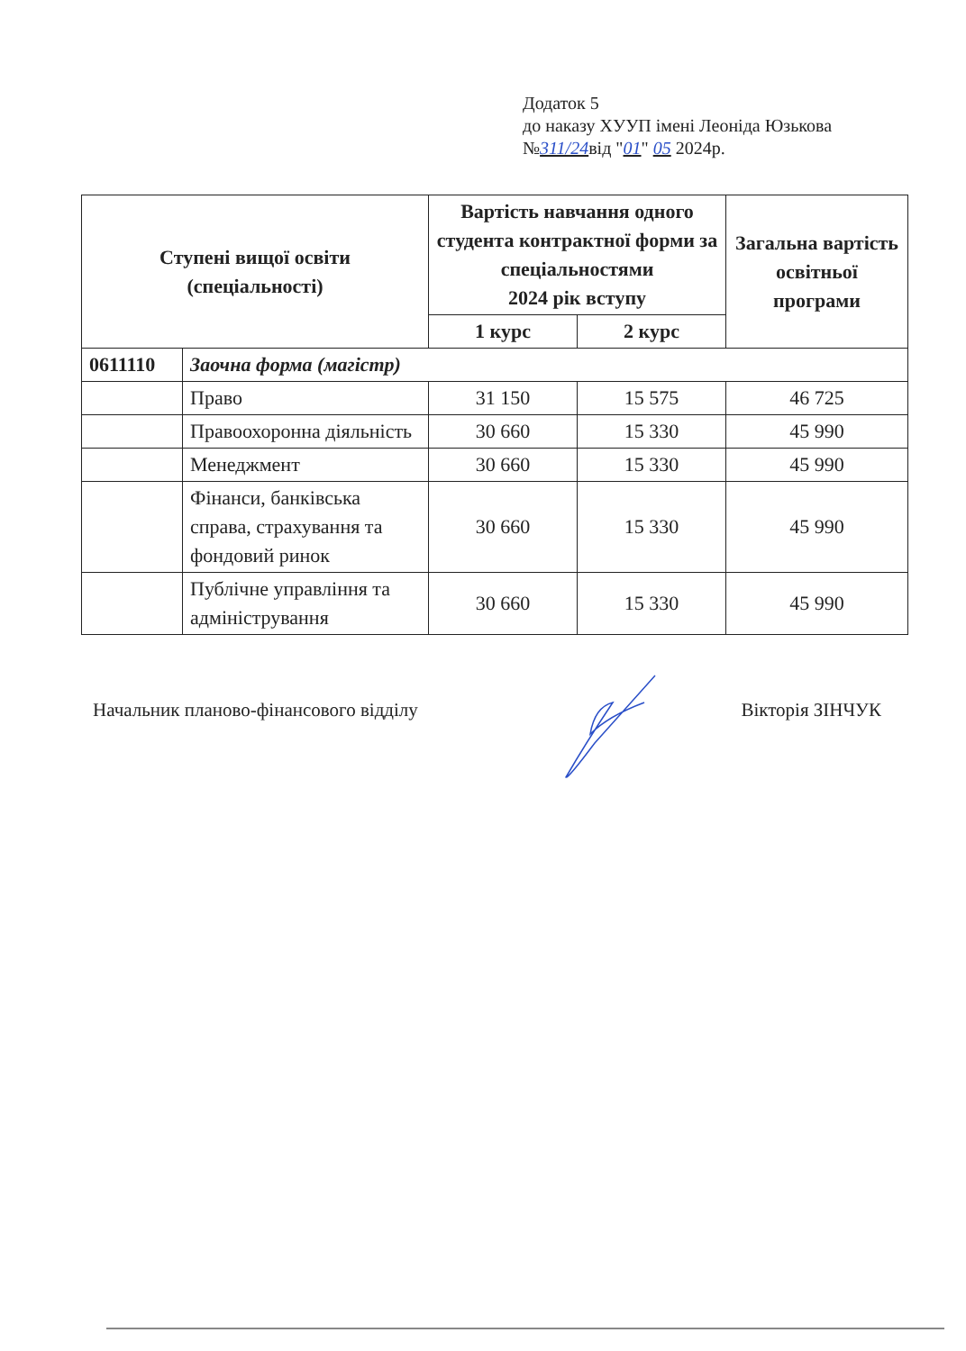Додаток 5
до наказу ХУУП імені Леоніда Юзькова
№311/24від "01" 05 2024р.
| Ступені вищої освіти (спеціальності) | | Вартість навчання одного студента контрактної форми за спеціальностями 2024 рік вступу | | Загальна вартість освітньої програми |
| --- | --- | --- | --- | --- |
| | | 1 курс | 2 курс | |
| 0611110 | Заочна форма (магістр) | | | |
| | Право | 31 150 | 15 575 | 46 725 |
| | Правоохоронна діяльність | 30 660 | 15 330 | 45 990 |
| | Менеджмент | 30 660 | 15 330 | 45 990 |
| | Фінанси, банківська справа, страхування та фондовий ринок | 30 660 | 15 330 | 45 990 |
| | Публічне управління та адміністрування | 30 660 | 15 330 | 45 990 |
Начальник планово-фінансового відділу Вікторія ЗІНЧУК